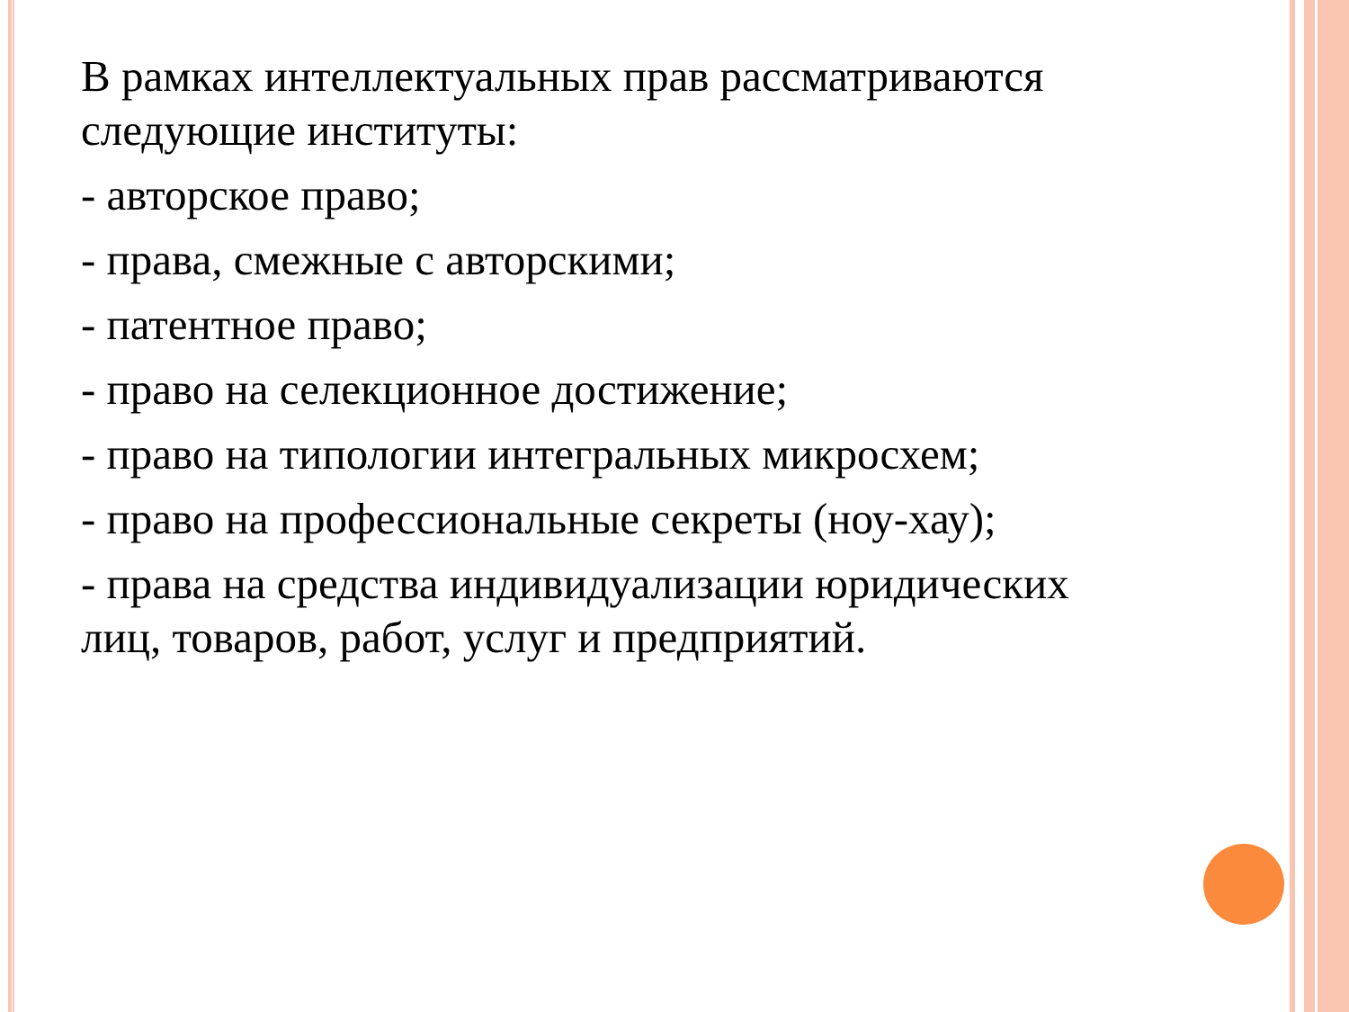В рамках интеллектуальных прав рассматриваются следующие институты:
- авторское право;
- права, смежные с авторскими;
- патентное право;
- право на селекционное достижение;
- право на типологии интегральных микросхем;
- право на профессиональные секреты (ноу-хау);
- права на средства индивидуализации юридических лиц, товаров, работ, услуг и предприятий.